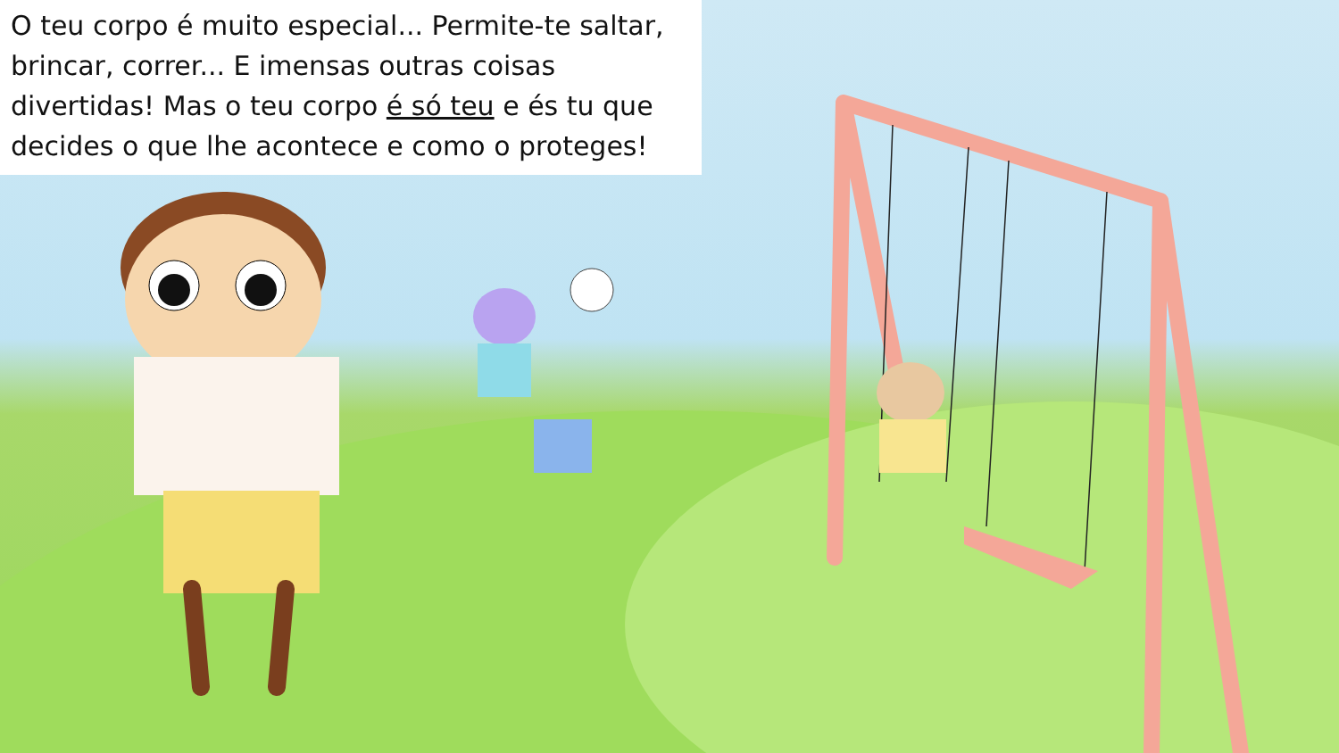O teu corpo é muito especial... Permite-te saltar, brincar, correr... E imensas outras coisas divertidas! Mas o teu corpo é só teu e és tu que decides o que lhe acontece e como o proteges!